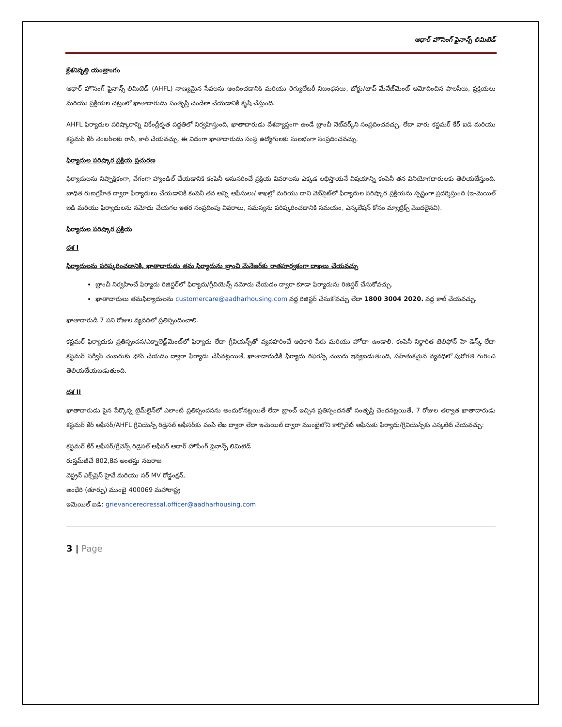ఆధార్ హౌసింగ్ ఫైనాన్స్ లిమిటెడ్
క్లేశనివృత్తి యంత్రాంగం
ఆధార్ హౌసింగ్ ఫైనాన్స్ లిమిటెడ్ (AHFL) నాణ్యమైన సేవలను అందించడానికి మరియు రెగ్యులేటరీ నిబంధనలు, బోర్డు/టాప్ మేనేజ్‌మెంట్ ఆమోదించిన పాలసీలు, ప్రక్రియలు మరియు ప్రక్రియల చట్రంలో ఖాతాదారుడు సంతృప్తి చెందేలా చేయడానికి కృషి చేస్తుంది.
AHFL ఫిర్యాదుల పరిష్కారాన్ని వికేంద్రీకృత పద్ధతిలో నిర్వహిస్తుంది, ఖాతాదారుడు దేశవ్యాప్తంగా ఉండే బ్రాంచీ నెట్‌వర్క్‌ని సంప్రదించవచ్చు, లేదా వారు కస్టమర్ కేర్ ఐడి మరియు కస్టమర్ కేర్ నెంబర్‌లకు రాసి, కాల్ చేయవచ్చు. ఈ విధంగా ఖాతాదారుడు సంస్థ ఉద్యోగులకు సులభంగా సంప్రదించవచ్చు.
ఫిర్యాదుల పరిష్కార ప్రక్రియ ప్రచురణ
ఫిర్యాదులను నిష్పాక్షికంగా, వేగంగా హ్యాండిల్ చేయడానికి కంపెనీ అనుసరించే ప్రక్రియ వివరాలను ఎక్కడ లభిస్తాయనే విషయాన్ని కంపెనీ తన వినియోగదారులకు తెలియజేస్తుంది. బాధిత రుణగ్రహీత ద్వారా ఫిర్యాదులు చేయడానికి కంపెనీ తన అన్ని ఆఫీసులు/ శాఖల్లో మరియు దాని వెబ్‌సైట్‌లో ఫిర్యాదుల పరిష్కార ప్రక్రియను స్పష్టంగా ప్రదర్శిస్తుంది (ఇ-మెయిల్ ఐడి మరియు ఫిర్యాదులను నమోదు చేయగల ఇతర సంప్రదింపు వివరాలు, సమస్యను పరిష్కరించడానికి సమయం, ఎస్కలేషన్ కోసం మ్యాట్రిక్స్ మొదలైనవి).
ఫిర్యాదుల పరిష్కార ప్రక్రియ
దశ I
ఫిర్యాదులను పరిష్కరించడానికి, ఖాతాదారుడు తమ ఫిర్యాదును బ్రాంచీ మేనేజర్‌కు రాతపూర్వకంగా దాఖలు చేయవచ్చు
బ్రాంచీ నిర్వహించే ఫిర్యాదు రిజిస్టర్‌లో ఫిర్యాదు/గ్రీవియెన్స్ నమోదు చేయడం ద్వారా కూడా ఫిర్యాదును రిజిస్టర్ చేసుకోవచ్చు.
ఖాతాదారులు తమఫిర్యాదులను customercare@aadharhousing.com వద్ద రిజిస్టర్ చేసుకోవచ్చు లేదా 1800 3004 2020. వద్ద కాల్ చేయవచ్చు.
ఖాతాదారుడి 7 పని రోజుల వ్యవధిలో ప్రతిస్పందించాలి.
కస్టమర్ ఫిర్యాదుకు ప్రతిస్పందన/ఎక్నాలెడ్జ్‌మెంట్‌లో ఫిర్యాదు లేదా గ్రీవియన్స్‌తో వ్యవహరించే అధికారి పేరు మరియు హోదా ఉండాలి. కంపెనీ నిర్ధారిత టెలిఫోన్ హె డెస్క్ లేదా కస్టమర్ సర్వీస్ నెంబరుకు ఫోన్ చేయడం ద్వారా ఫిర్యాదు చేసినట్లయితే, ఖాతాదారుడికి ఫిర్యాదు రిఫరెన్స్ నెంబరు ఇవ్వబడుతుంది, సహేతుకమైన వ్యవధిలో పురోగతి గురించి తెలియజేయబడుతుంది.
దశ II
ఖాతాదారుడు పైన పేర్కొన్న టైమ్‌లైన్‌లో ఎలాంటి ప్రతిస్పందనను అందుకోనట్లయితే లేదా బ్రాంచ్ ఇచ్చిన ప్రతిస్పందనతో సంతృప్తి చెందనట్లయితే, 7 రోజుల తర్వాత ఖాతాదారుడు కస్టమర్ కేర్ ఆఫీసర్/AHFL గ్రీవియెన్స్ రిడ్రెసల్ ఆఫీసర్‌కు పంపే లేఖ ద్వారా లేదా ఇమెయిల్ ద్వారా ముంబైలోని కార్పొరేట్ ఆఫీసుకు ఫిర్యాదు/గ్రీవియెన్స్‌కు ఎస్కలేట్ చేయవచ్చు:
కస్టమర్ కేర్ ఆఫీసర్/గ్రీవెన్స్ రిడ్రెసల్ ఆఫీసర్ ఆధార్ హౌసింగ్ ఫైనాన్స్ లిమిటెడ్
రుస్తమ్‌జీచే 802,8వ అంతస్తు నటరాజ
వెస్ట్రన్ ఎక్స్‌ప్రెస్ హైవే మరియు సర్ MV రోడ్జంక్షన్,
అంధేరి (తూర్పు) ముంబై 400069 మహారాష్ట్ర
ఇమెయిల్ ఐడి: grievanceredressal.officer@aadharhousing.com
3 | Page